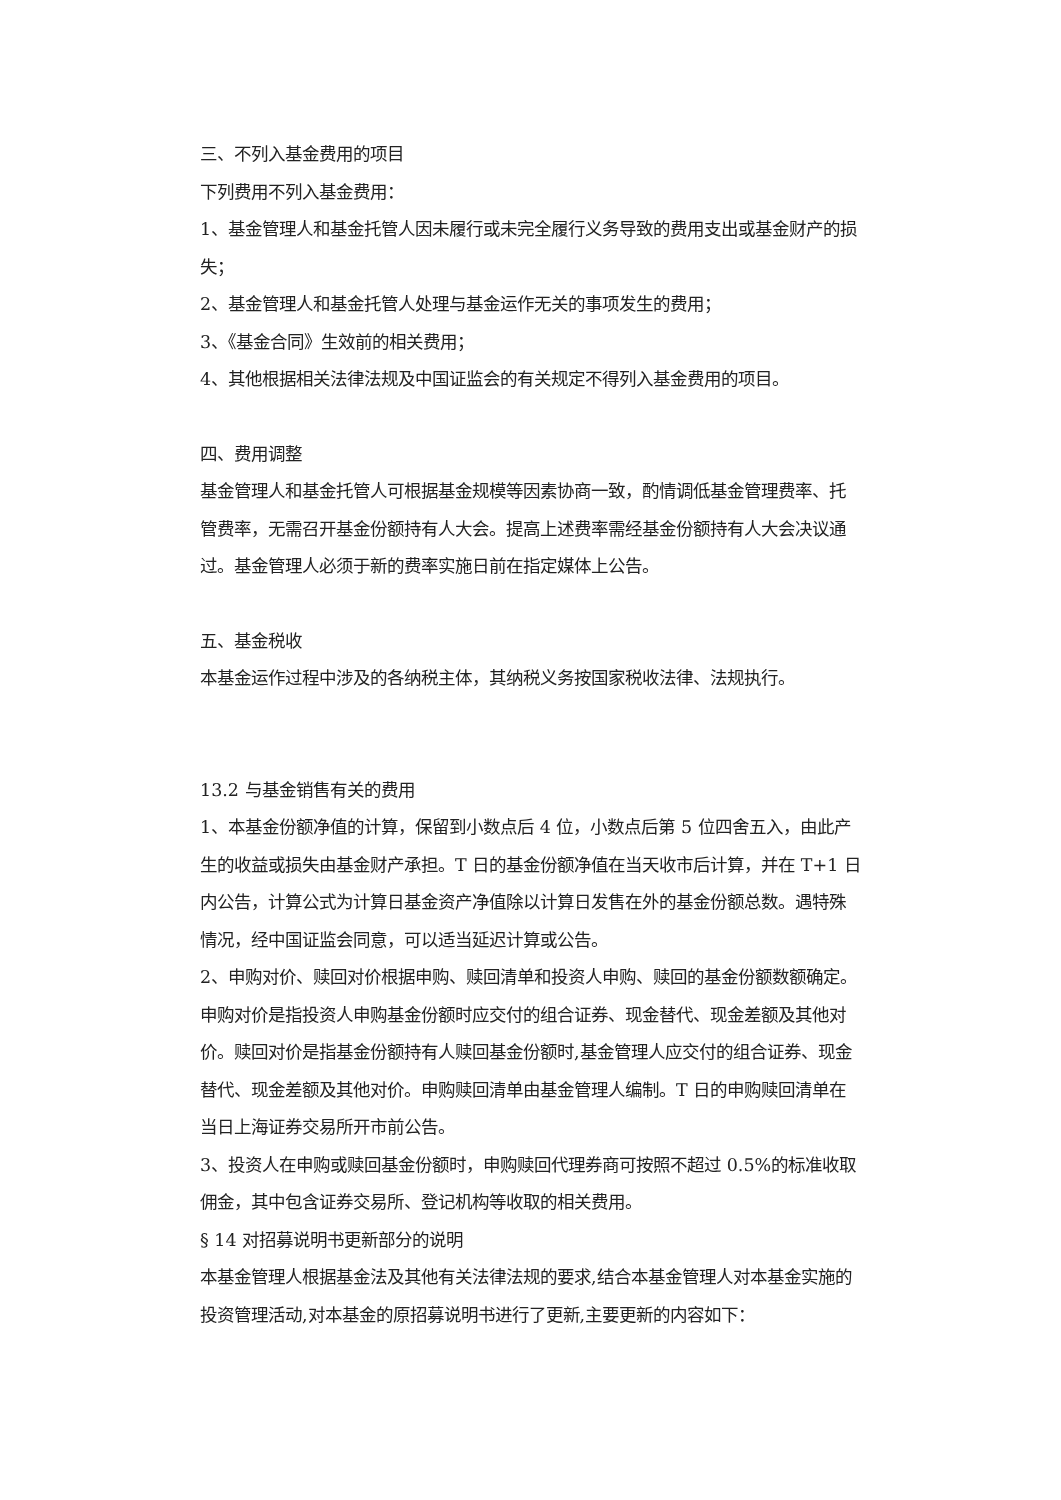三、不列入基金费用的项目
下列费用不列入基金费用：
1、基金管理人和基金托管人因未履行或未完全履行义务导致的费用支出或基金财产的损失；
2、基金管理人和基金托管人处理与基金运作无关的事项发生的费用；
3、《基金合同》生效前的相关费用；
4、其他根据相关法律法规及中国证监会的有关规定不得列入基金费用的项目。
四、费用调整
基金管理人和基金托管人可根据基金规模等因素协商一致，酌情调低基金管理费率、托管费率，无需召开基金份额持有人大会。提高上述费率需经基金份额持有人大会决议通过。基金管理人必须于新的费率实施日前在指定媒体上公告。
五、基金税收
本基金运作过程中涉及的各纳税主体，其纳税义务按国家税收法律、法规执行。
13.2 与基金销售有关的费用
1、本基金份额净值的计算，保留到小数点后 4 位，小数点后第 5 位四舍五入，由此产生的收益或损失由基金财产承担。T 日的基金份额净值在当天收市后计算，并在 T+1 日内公告，计算公式为计算日基金资产净值除以计算日发售在外的基金份额总数。遇特殊情况，经中国证监会同意，可以适当延迟计算或公告。
2、申购对价、赎回对价根据申购、赎回清单和投资人申购、赎回的基金份额数额确定。申购对价是指投资人申购基金份额时应交付的组合证券、现金替代、现金差额及其他对价。赎回对价是指基金份额持有人赎回基金份额时,基金管理人应交付的组合证券、现金替代、现金差额及其他对价。申购赎回清单由基金管理人编制。T 日的申购赎回清单在当日上海证券交易所开市前公告。
3、投资人在申购或赎回基金份额时，申购赎回代理券商可按照不超过 0.5%的标准收取佣金，其中包含证券交易所、登记机构等收取的相关费用。
§ 14 对招募说明书更新部分的说明
本基金管理人根据基金法及其他有关法律法规的要求,结合本基金管理人对本基金实施的投资管理活动,对本基金的原招募说明书进行了更新,主要更新的内容如下：